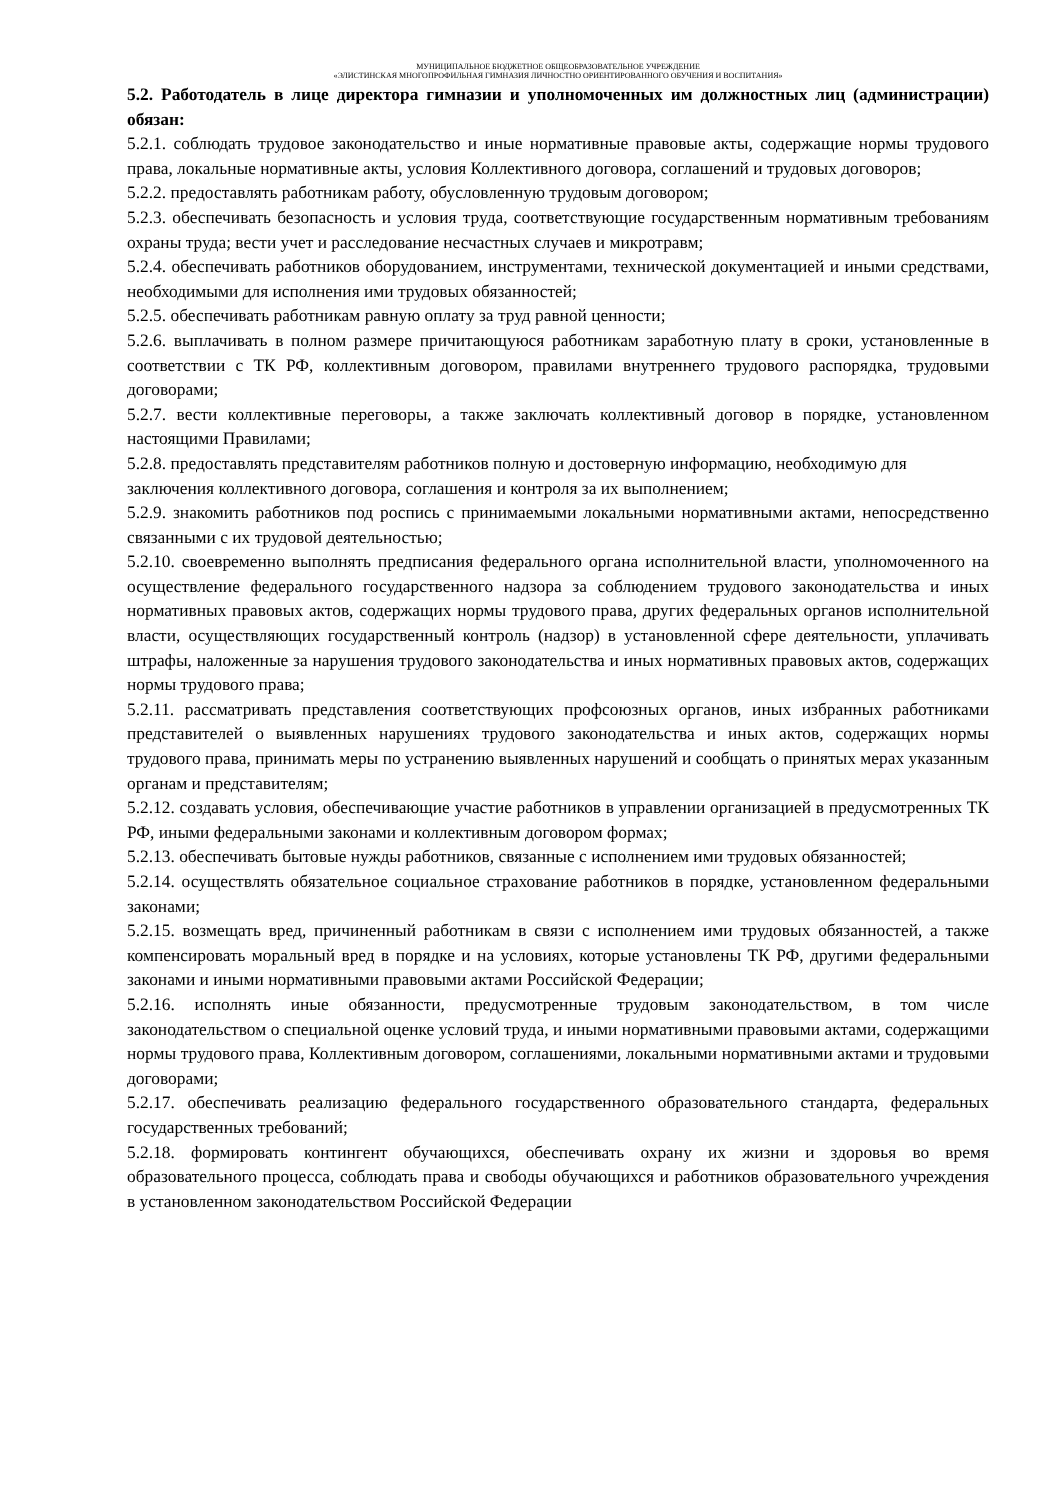МУНИЦИПАЛЬНОЕ БЮДЖЕТНОЕ ОБЩЕОБРАЗОВАТЕЛЬНОЕ УЧРЕЖДЕНИЕ
«ЭЛИСТИНСКАЯ МНОГОПРОФИЛЬНАЯ ГИМНАЗИЯ ЛИЧНОСТНО ОРИЕНТИРОВАННОГО ОБУЧЕНИЯ И ВОСПИТАНИЯ»
5.2. Работодатель в лице директора гимназии и уполномоченных им должностных лиц (администрации) обязан:
5.2.1. соблюдать трудовое законодательство и иные нормативные правовые акты, содержащие нормы трудового права, локальные нормативные акты, условия Коллективного договора, соглашений и трудовых договоров;
5.2.2. предоставлять работникам работу, обусловленную трудовым договором;
5.2.3. обеспечивать безопасность и условия труда, соответствующие государственным нормативным требованиям охраны труда; вести учет и расследование несчастных случаев и микротравм;
5.2.4. обеспечивать работников оборудованием, инструментами, технической документацией и иными средствами, необходимыми для исполнения ими трудовых обязанностей;
5.2.5. обеспечивать работникам равную оплату за труд равной ценности;
5.2.6. выплачивать в полном размере причитающуюся работникам заработную плату в сроки, установленные в соответствии с ТК РФ, коллективным договором, правилами внутреннего трудового распорядка, трудовыми договорами;
5.2.7. вести коллективные переговоры, а также заключать коллективный договор в порядке, установленном настоящими Правилами;
5.2.8. предоставлять представителям работников полную и достоверную информацию, необходимую для заключения коллективного договора, соглашения и контроля за их выполнением;
5.2.9. знакомить работников под роспись с принимаемыми локальными нормативными актами, непосредственно связанными с их трудовой деятельностью;
5.2.10. своевременно выполнять предписания федерального органа исполнительной власти, уполномоченного на осуществление федерального государственного надзора за соблюдением трудового законодательства и иных нормативных правовых актов, содержащих нормы трудового права, других федеральных органов исполнительной власти, осуществляющих государственный контроль (надзор) в установленной сфере деятельности, уплачивать штрафы, наложенные за нарушения трудового законодательства и иных нормативных правовых актов, содержащих нормы трудового права;
5.2.11. рассматривать представления соответствующих профсоюзных органов, иных избранных работниками представителей о выявленных нарушениях трудового законодательства и иных актов, содержащих нормы трудового права, принимать меры по устранению выявленных нарушений и сообщать о принятых мерах указанным органам и представителям;
5.2.12. создавать условия, обеспечивающие участие работников в управлении организацией в предусмотренных ТК РФ, иными федеральными законами и коллективным договором формах;
5.2.13. обеспечивать бытовые нужды работников, связанные с исполнением ими трудовых обязанностей;
5.2.14. осуществлять обязательное социальное страхование работников в порядке, установленном федеральными законами;
5.2.15. возмещать вред, причиненный работникам в связи с исполнением ими трудовых обязанностей, а также компенсировать моральный вред в порядке и на условиях, которые установлены ТК РФ, другими федеральными законами и иными нормативными правовыми актами Российской Федерации;
5.2.16. исполнять иные обязанности, предусмотренные трудовым законодательством, в том числе законодательством о специальной оценке условий труда, и иными нормативными правовыми актами, содержащими нормы трудового права, Коллективным договором, соглашениями, локальными нормативными актами и трудовыми договорами;
5.2.17. обеспечивать реализацию федерального государственного образовательного стандарта, федеральных государственных требований;
5.2.18. формировать контингент обучающихся, обеспечивать охрану их жизни и здоровья во время образовательного процесса, соблюдать права и свободы обучающихся и работников образовательного учреждения в установленном законодательством Российской Федерации